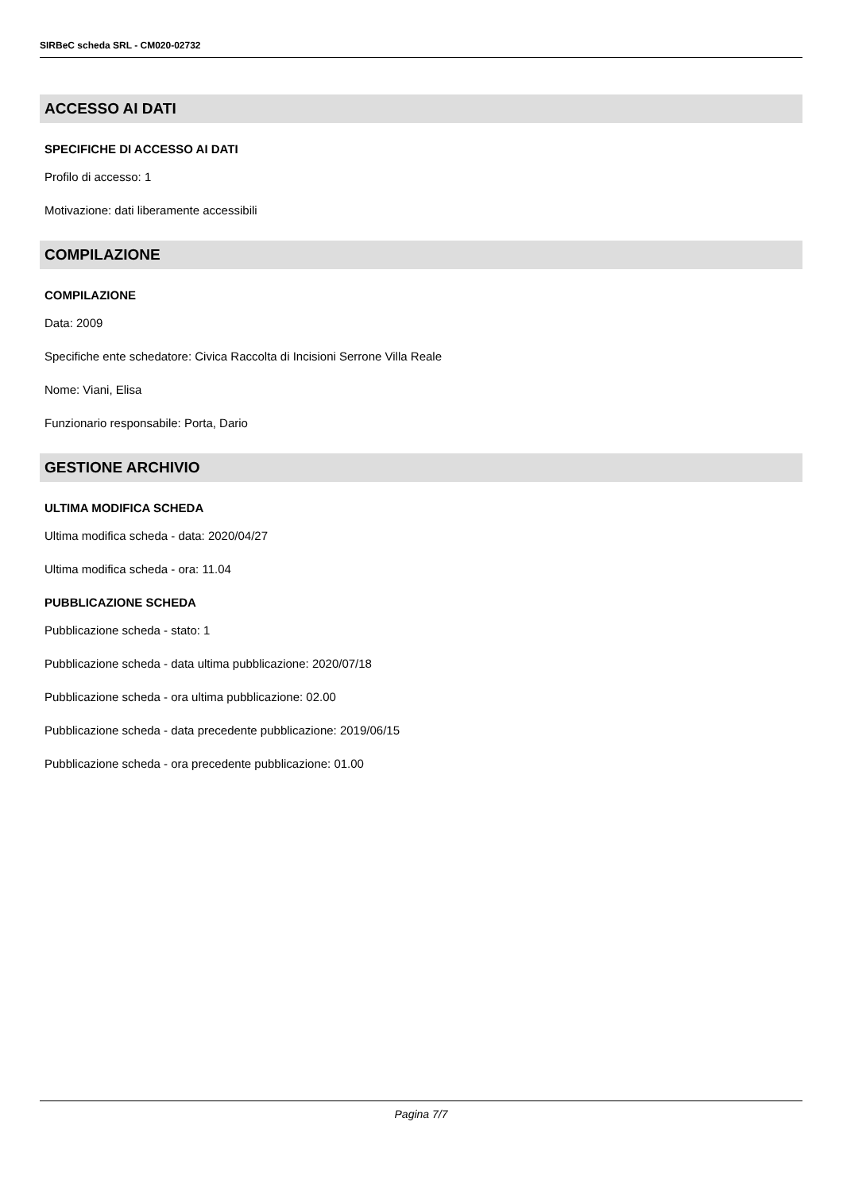SIRBeC scheda SRL - CM020-02732
ACCESSO AI DATI
SPECIFICHE DI ACCESSO AI DATI
Profilo di accesso: 1
Motivazione: dati liberamente accessibili
COMPILAZIONE
COMPILAZIONE
Data: 2009
Specifiche ente schedatore: Civica Raccolta di Incisioni Serrone Villa Reale
Nome: Viani, Elisa
Funzionario responsabile: Porta, Dario
GESTIONE ARCHIVIO
ULTIMA MODIFICA SCHEDA
Ultima modifica scheda - data: 2020/04/27
Ultima modifica scheda - ora: 11.04
PUBBLICAZIONE SCHEDA
Pubblicazione scheda - stato: 1
Pubblicazione scheda - data ultima pubblicazione: 2020/07/18
Pubblicazione scheda - ora ultima pubblicazione: 02.00
Pubblicazione scheda - data precedente pubblicazione: 2019/06/15
Pubblicazione scheda - ora precedente pubblicazione: 01.00
Pagina 7/7